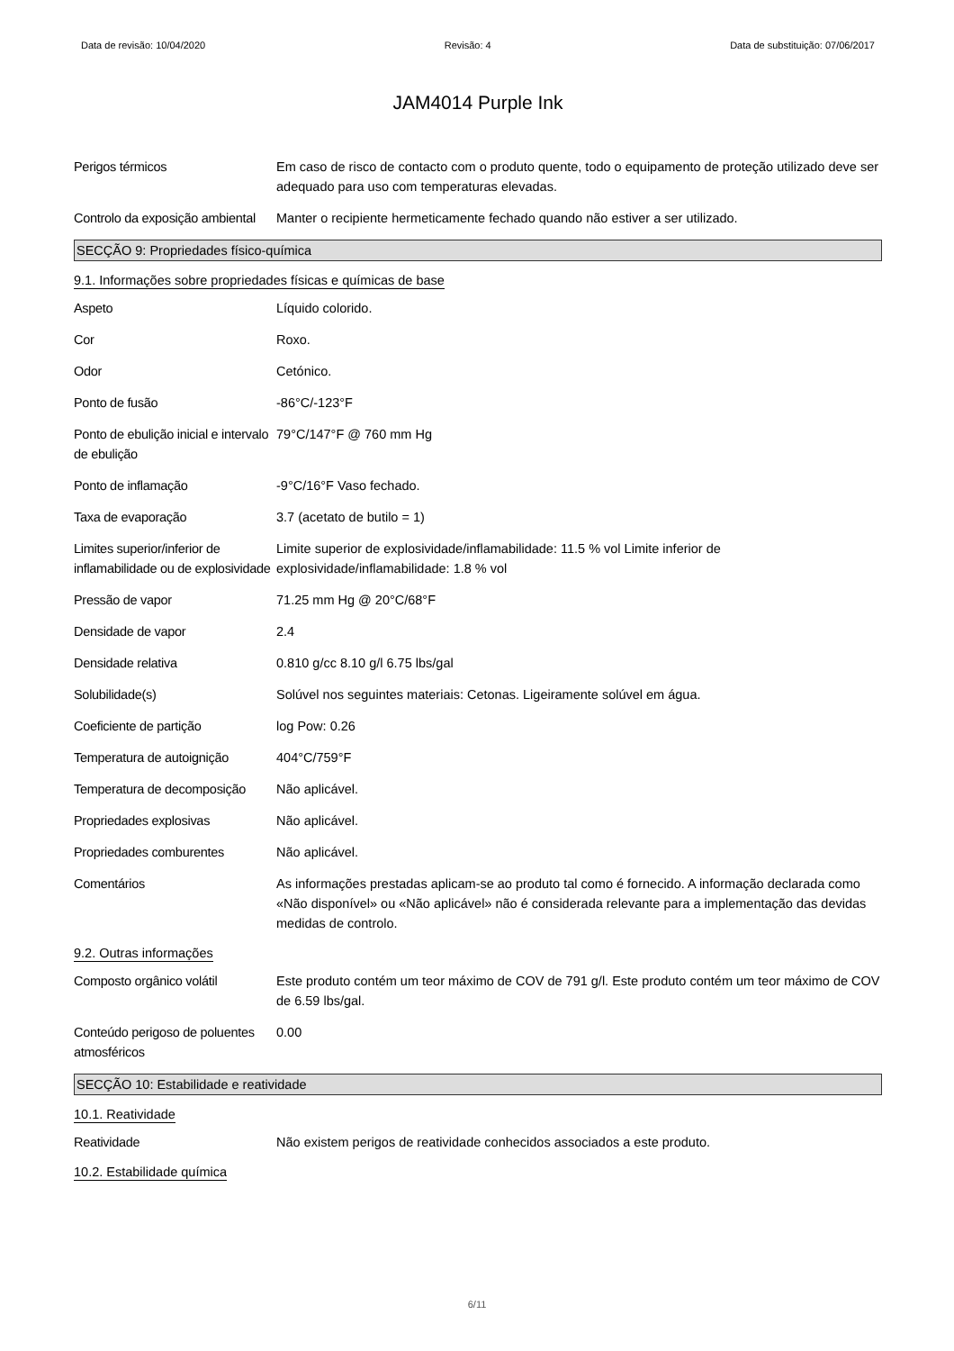Data de revisão: 10/04/2020 Revisão: 4 Data de substituição: 07/06/2017
JAM4014 Purple Ink
Perigos térmicos Em caso de risco de contacto com o produto quente, todo o equipamento de proteção utilizado deve ser adequado para uso com temperaturas elevadas.
Controlo da exposição ambiental
Manter o recipiente hermeticamente fechado quando não estiver a ser utilizado.
SECÇÃO 9: Propriedades físico-química
9.1. Informações sobre propriedades físicas e químicas de base
Aspeto Líquido colorido.
Cor Roxo.
Odor Cetónico.
Ponto de fusão -86°C/-123°F
Ponto de ebulição inicial e intervalo de ebulição
79°C/147°F @ 760 mm Hg
Ponto de inflamação -9°C/16°F Vaso fechado.
Taxa de evaporação 3.7 (acetato de butilo = 1)
Limites superior/inferior de inflamabilidade ou de explosividade
Limite superior de explosividade/inflamabilidade: 11.5 % vol Limite inferior de explosividade/inflamabilidade: 1.8 % vol
Pressão de vapor 71.25 mm Hg @ 20°C/68°F
Densidade de vapor 2.4
Densidade relativa 0.810 g/cc 8.10 g/l 6.75 lbs/gal
Solubilidade(s) Solúvel nos seguintes materiais: Cetonas. Ligeiramente solúvel em água.
Coeficiente de partição log Pow: 0.26
Temperatura de autoignição
404°C/759°F
Temperatura de decomposição
Não aplicável.
Propriedades explosivas Não aplicável.
Propriedades comburentes Não aplicável.
Comentários As informações prestadas aplicam-se ao produto tal como é fornecido. A informação declarada como «Não disponível» ou «Não aplicável» não é considerada relevante para a implementação das devidas medidas de controlo.
9.2. Outras informações
Composto orgânico volátil Este produto contém um teor máximo de COV de 791 g/l. Este produto contém um teor máximo de COV de 6.59 lbs/gal.
Conteúdo perigoso de poluentes atmosféricos
0.00
SECÇÃO 10: Estabilidade e reatividade
10.1. Reatividade
Reatividade Não existem perigos de reatividade conhecidos associados a este produto.
10.2. Estabilidade química
6/11